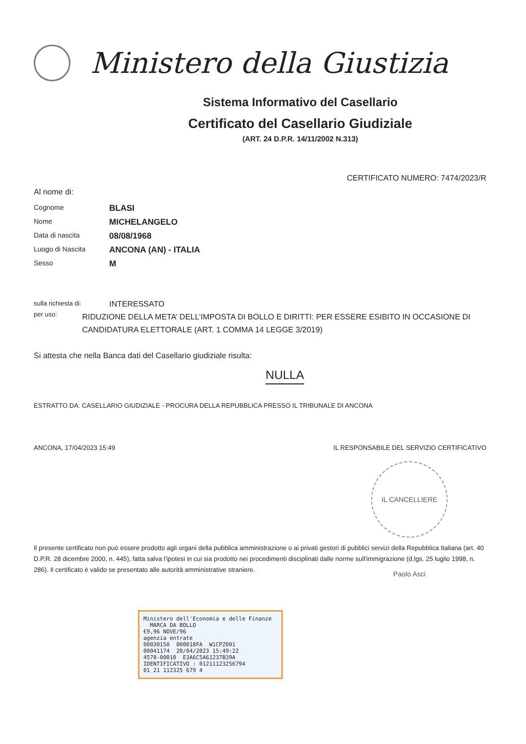Ministero della Giustizia
Sistema Informativo del Casellario
Certificato del Casellario Giudiziale
(ART. 24 D.P.R. 14/11/2002 N.313)
CERTIFICATO NUMERO: 7474/2023/R
Al nome di:
Cognome
BLASI
Nome
MICHELANGELO
Data di nascita
08/08/1968
Luogo di Nascita
ANCONA (AN) - ITALIA
Sesso
M
sulla richiesta di:
INTERESSATO
per uso:
RIDUZIONE DELLA META’ DELL’IMPOSTA DI BOLLO E DIRITTI: PER ESSERE ESIBITO IN OCCASIONE DI CANDIDATURA ELETTORALE (ART. 1 COMMA 14 LEGGE 3/2019)
Si attesta che nella Banca dati del Casellario giudiziale risulta:
NULLA
ESTRATTO DA: CASELLARIO GIUDIZIALE - PROCURA DELLA REPUBBLICA PRESSO IL TRIBUNALE DI ANCONA
ANCONA, 17/04/2023 15:49 IL RESPONSABILE DEL SERVIZIO CERTIFICATIVO
IL CANCELLIERE Paolo Asci
Il presente certificato non può essere prodotto agli organi della pubblica amministrazione o ai privati gestori di pubblici servizi della Repubblica Italiana (art. 40 D.P.R. 28 dicembre 2000, n. 445), fatta salva l'ipotesi in cui sia prodotto nei procedimenti disciplinati dalle norme sull'immigrazione (d.lgs. 25 luglio 1998, n. 286). Il certificato è valido se presentato alle autorità amministrative straniere.
Ministero dell'Economia e delle Finanze MARCA DA BOLLO
€9,96 NOVE/96
agenzia entrate
00030150 000018FA W1CPZ001
00041174 20/04/2023 15:49:22
4578-00010 E3A6C5A61237B39A
IDENTIFICATIVO : 01211123256794
01 21 112325 679 4